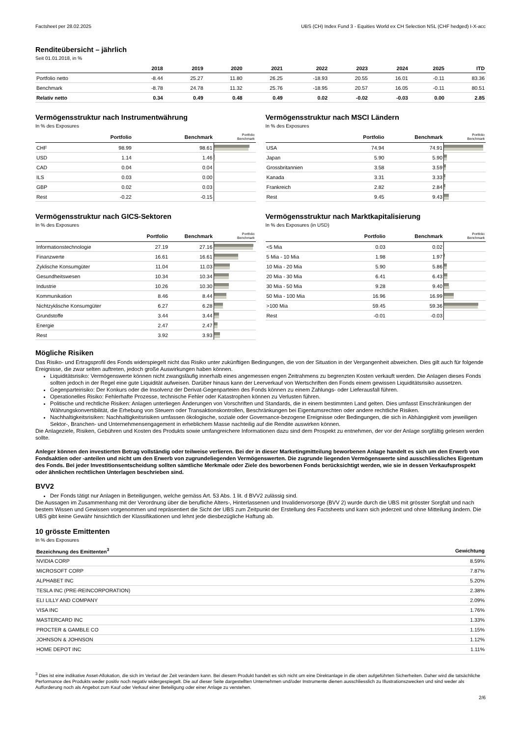Factsheet per 28.02.2025 UBS (CH) Index Fund 3 - Equities World ex CH Selection NSL (CHF hedged) I-X-acc
Renditeübersicht – jährlich
Seit 01.01.2018, in %
| | 2018 | 2019 | 2020 | 2021 | 2022 | 2023 | 2024 | 2025 | ITD |
| --- | --- | --- | --- | --- | --- | --- | --- | --- | --- |
| Portfolio netto | -8.44 | 25.27 | 11.80 | 26.25 | -18.93 | 20.55 | 16.01 | -0.11 | 83.36 |
| Benchmark | -8.78 | 24.78 | 11.32 | 25.76 | -18.95 | 20.57 | 16.05 | -0.11 | 80.51 |
| Relativ netto | 0.34 | 0.49 | 0.48 | 0.49 | 0.02 | -0.02 | -0.03 | 0.00 | 2.85 |
Vermögensstruktur nach Instrumentwährung
In % des Exposures
| | Portfolio | Benchmark | Portfolio Benchmark |
| --- | --- | --- | --- |
| CHF | 98.99 | 98.61 | |
| USD | 1.14 | 1.46 | |
| CAD | 0.04 | 0.04 | |
| ILS | 0.03 | 0.00 | |
| GBP | 0.02 | 0.03 | |
| Rest | -0.22 | -0.15 | |
Vermögensstruktur nach MSCI Ländern
In % des Exposures
| | Portfolio | Benchmark | Portfolio Benchmark |
| --- | --- | --- | --- |
| USA | 74.94 | 74.91 | |
| Japan | 5.90 | 5.90 | |
| Grossbritannien | 3.58 | 3.59 | |
| Kanada | 3.31 | 3.33 | |
| Frankreich | 2.82 | 2.84 | |
| Rest | 9.45 | 9.43 | |
Vermögensstruktur nach GICS-Sektoren
In % des Exposures
| | Portfolio | Benchmark | Portfolio Benchmark |
| --- | --- | --- | --- |
| Informationstechnologie | 27.19 | 27.16 | |
| Finanzwerte | 16.61 | 16.61 | |
| Zyklische Konsumgüter | 11.04 | 11.03 | |
| Gesundheitswesen | 10.34 | 10.34 | |
| Industrie | 10.26 | 10.30 | |
| Kommunikation | 8.46 | 8.44 | |
| Nichtzyklische Konsumgüter | 6.27 | 6.28 | |
| Grundstoffe | 3.44 | 3.44 | |
| Energie | 2.47 | 2.47 | |
| Rest | 3.92 | 3.93 | |
Vermögensstruktur nach Marktkapitalisierung
In % des Exposures (in USD)
| | Portfolio | Benchmark | Portfolio Benchmark |
| --- | --- | --- | --- |
| <5 Mia | 0.03 | 0.02 | |
| 5 Mia - 10 Mia | 1.98 | 1.97 | |
| 10 Mia - 20 Mia | 5.90 | 5.86 | |
| 20 Mia - 30 Mia | 6.41 | 6.43 | |
| 30 Mia - 50 Mia | 9.28 | 9.40 | |
| 50 Mia - 100 Mia | 16.96 | 16.99 | |
| >100 Mia | 59.45 | 59.36 | |
| Rest | -0.01 | -0.03 | |
Mögliche Risiken
Das Risiko- und Ertragsprofil des Fonds widerspiegelt nicht das Risiko unter zukünftigen Bedingungen, die von der Situation in der Vergangenheit abweichen. Dies gilt auch für folgende Ereignisse, die zwar selten auftreten, jedoch große Auswirkungen haben können.
Liquiditätsrisiko: Vermögenswerte können nicht zwangsläufig innerhalb eines angemessen engen Zeitrahmens zu begrenzten Kosten verkauft werden. Die Anlagen dieses Fonds sollten jedoch in der Regel eine gute Liquidität aufweisen. Darüber hinaus kann der Leerverkauf von Wertschriften den Fonds einem gewissen Liquiditätsrisiko aussetzen.
Gegenparteirisiko: Der Konkurs oder die Insolvenz der Derivat-Gegenparteien des Fonds können zu einem Zahlungs- oder Lieferausfall führen.
Operationelles Risiko: Fehlerhafte Prozesse, technische Fehler oder Katastrophen können zu Verlusten führen.
Politische und rechtliche Risiken: Anlagen unterliegen Änderungen von Vorschriften und Standards, die in einem bestimmten Land gelten. Dies umfasst Einschränkungen der Währungskonvertibilität, die Erhebung von Steuern oder Transaktionskontrollen, Beschränkungen bei Eigentumsrechten oder andere rechtliche Risiken.
Nachhaltigkeitsrisiken: Nachhaltigkeitsrisiken umfassen ökologische, soziale oder Governance-bezogene Ereignisse oder Bedingungen, die sich in Abhängigkeit vom jeweiligen Sektor-, Branchen- und Unternehmensengagement in erheblichem Masse nachteilig auf die Rendite auswirken können.
Die Anlageziele, Risiken, Gebühren und Kosten des Produkts sowie umfangreichere Informationen dazu sind dem Prospekt zu entnehmen, der vor der Anlage sorgfältig gelesen werden sollte.
Anleger können den investierten Betrag vollständig oder teilweise verlieren. Bei der in dieser Marketingmitteilung beworbenen Anlage handelt es sich um den Erwerb von Fondsaktien oder -anteilen und nicht um den Erwerb von zugrundeliegenden Vermögenswerten. Die zugrunde liegenden Vermögenswerte sind ausschliessliches Eigentum des Fonds. Bei jeder Investitionsentscheidung sollten sämtliche Merkmale oder Ziele des beworbenen Fonds berücksichtigt werden, wie sie in dessen Verkaufsprospekt oder ähnlichen rechtlichen Unterlagen beschrieben sind.
BVV2
Der Fonds tätigt nur Anlagen in Beteiligungen, welche gemäss Art. 53 Abs. 1 lit. d BVV2 zulässig sind.
Die Aussagen im Zusammenhang mit der Verordnung über die berufliche Alters-, Hinterlassenen und Invalidenvorsorge (BVV 2) wurde durch die UBS mit grösster Sorgfalt und nach bestem Wissen und Gewissen vorgenommen und repräsentiert die Sicht der UBS zum Zeitpunkt der Erstellung des Factsheets und kann sich jederzeit und ohne Mitteilung ändern. Die UBS gibt keine Gewähr hinsichtlich der Klassifikationen und lehnt jede diesbezügliche Haftung ab.
10 grösste Emittenten
In % des Exposures
| Bezeichnung des Emittenten<sup>3</sup> | Gewichtung |
| --- | --- |
| NVIDIA CORP | 8.59% |
| MICROSOFT CORP | 7.87% |
| ALPHABET INC | 5.20% |
| TESLA INC (PRE-REINCORPORATION) | 2.38% |
| ELI LILLY AND COMPANY | 2.09% |
| VISA INC | 1.76% |
| MASTERCARD INC | 1.33% |
| PROCTER & GAMBLE CO | 1.15% |
| JOHNSON & JOHNSON | 1.12% |
| HOME DEPOT INC | 1.11% |
<sup>3</sup> Dies ist eine indikative Asset-Allokation, die sich im Verlauf der Zeit verändern kann. Bei diesem Produkt handelt es sich nicht um eine Direktanlage in die oben aufgeführten Sicherheiten. Daher wird die tatsächliche Performance des Produkts weder positiv noch negativ widergespiegelt. Die auf dieser Seite dargestellten Unternehmen und/oder Instrumente dienen ausschliesslich zu Illustrationszwecken und sind weder als Aufforderung noch als Angebot zum Kauf oder Verkauf einer Beteiligung oder einer Anlage zu verstehen.
2/6